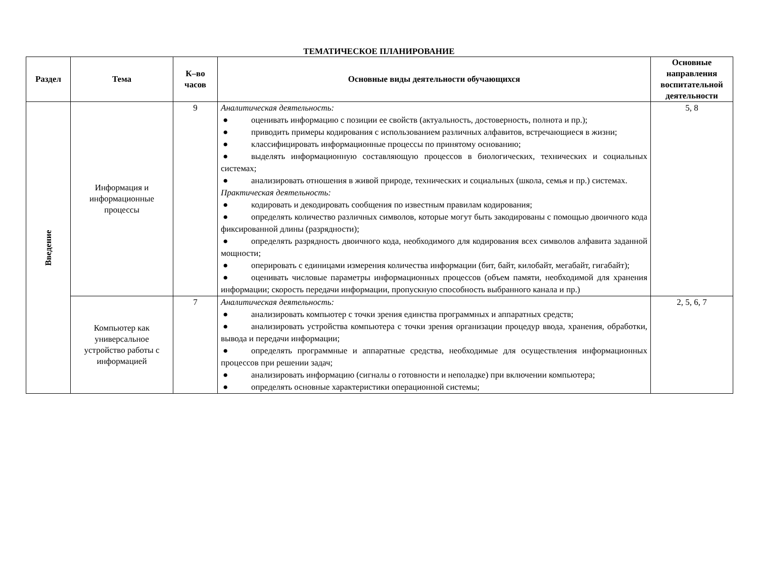ТЕМАТИЧЕСКОЕ ПЛАНИРОВАНИЕ
| Раздел | Тема | К–во часов | Основные виды деятельности обучающихся | Основные направления воспитательной деятельности |
| --- | --- | --- | --- | --- |
| Введение | Информация и информационные процессы | 9 | Аналитическая деятельность: ● оценивать информацию с позиции ее свойств (актуальность, достоверность, полнота и пр.); ● приводить примеры кодирования с использованием различных алфавитов, встречающиеся в жизни; ● классифицировать информационные процессы по принятому основанию; ● выделять информационную составляющую процессов в биологических, технических и социальных системах; ● анализировать отношения в живой природе, технических и социальных (школа, семья и пр.) системах. Практическая деятельность: ● кодировать и декодировать сообщения по известным правилам кодирования; ● определять количество различных символов, которые могут быть закодированы с помощью двоичного кода фиксированной длины (разрядности); ● определять разрядность двоичного кода, необходимого для кодирования всех символов алфавита заданной мощности; ● оперировать с единицами измерения количества информации (бит, байт, килобайт, мегабайт, гигабайт); ● оценивать числовые параметры информационных процессов (объем памяти, необходимой для хранения информации; скорость передачи информации, пропускную способность выбранного канала и пр.) | 5, 8 |
| | Компьютер как универсальное устройство работы с информацией | 7 | Аналитическая деятельность: ● анализировать компьютер с точки зрения единства программных и аппаратных средств; ● анализировать устройства компьютера с точки зрения организации процедур ввода, хранения, обработки, вывода и передачи информации; ● определять программные и аппаратные средства, необходимые для осуществления информационных процессов при решении задач; ● анализировать информацию (сигналы о готовности и неполадке) при включении компьютера; ● определять основные характеристики операционной системы; | 2, 5, 6, 7 |